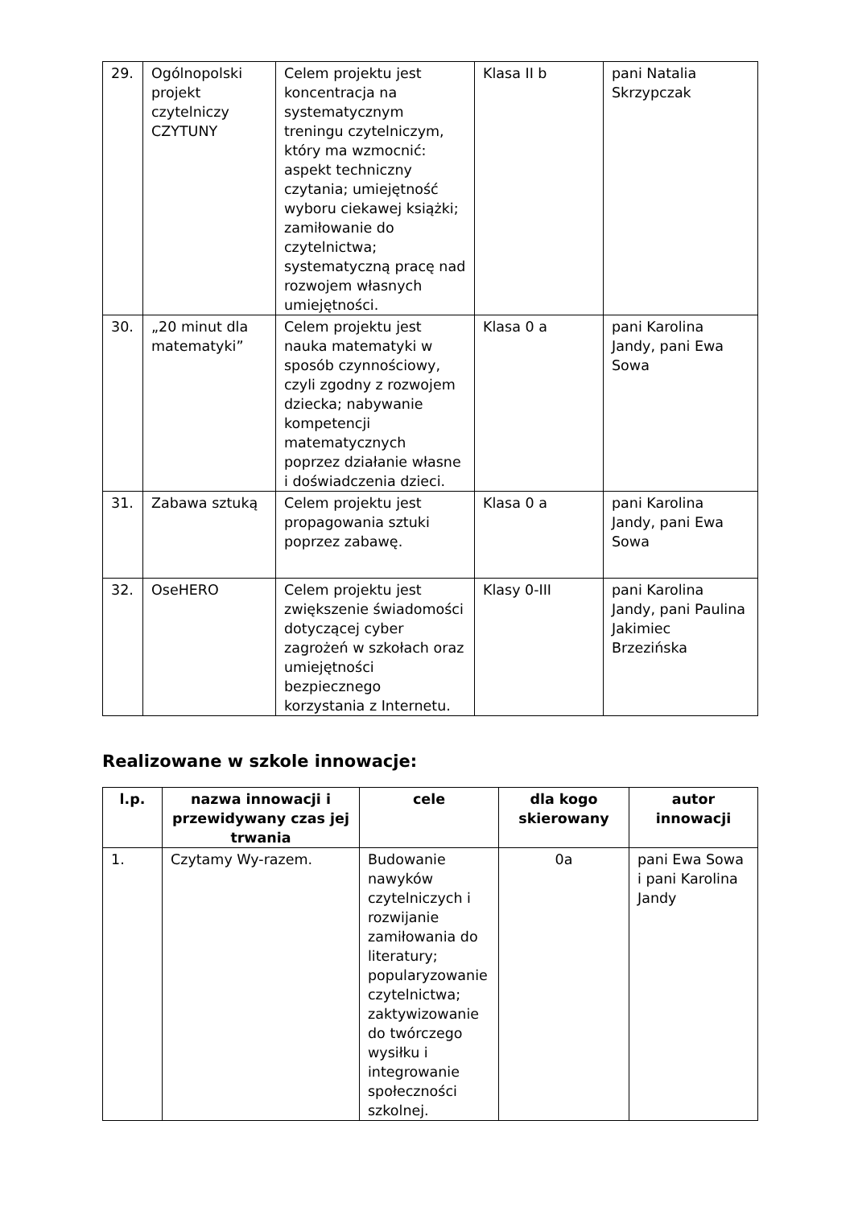| 29. | Ogólnopolski projekt czytelniczy CZYTUNY | Celem projektu jest koncentracja na systematycznym treningu czytelniczym, który ma wzmocnić: aspekt techniczny czytania; umiejętność wyboru ciekawej książki; zamiłowanie do czytelnictwa; systematyczną pracę nad rozwojem własnych umiejętności. | Klasa II b | pani Natalia Skrzypczak |
| 30. | „20 minut dla matematyki” | Celem projektu jest nauka matematyki w sposób czynnościowy, czyli zgodny z rozwojem dziecka; nabywanie kompetencji matematycznych poprzez działanie własne i doświadczenia dzieci. | Klasa 0 a | pani Karolina Jandy, pani Ewa Sowa |
| 31. | Zabawa sztuką | Celem projektu jest propagowania sztuki poprzez zabawę. | Klasa 0 a | pani Karolina Jandy, pani Ewa Sowa |
| 32. | OseHERO | Celem projektu jest zwiększenie świadomości dotyczącej cyber zagrożeń w szkołach oraz umiejętności bezpiecznego korzystania z Internetu. | Klasy 0-III | pani Karolina Jandy, pani Paulina Jakimiec Brzezińska |
Realizowane w szkole innowacje:
| l.p. | nazwa innowacji i przewidywany czas jej trwania | cele | dla kogo skierowany | autor innowacji |
| --- | --- | --- | --- | --- |
| 1. | Czytamy Wy-razem. | Budowanie nawyków czytelniczych i rozwijanie zamiłowania do literatury; popularyzowanie czytelnictwa; zaktywizowanie do twórczego wysiłku i integrowanie społeczności szkolnej. | 0a | pani Ewa Sowa i pani Karolina Jandy |